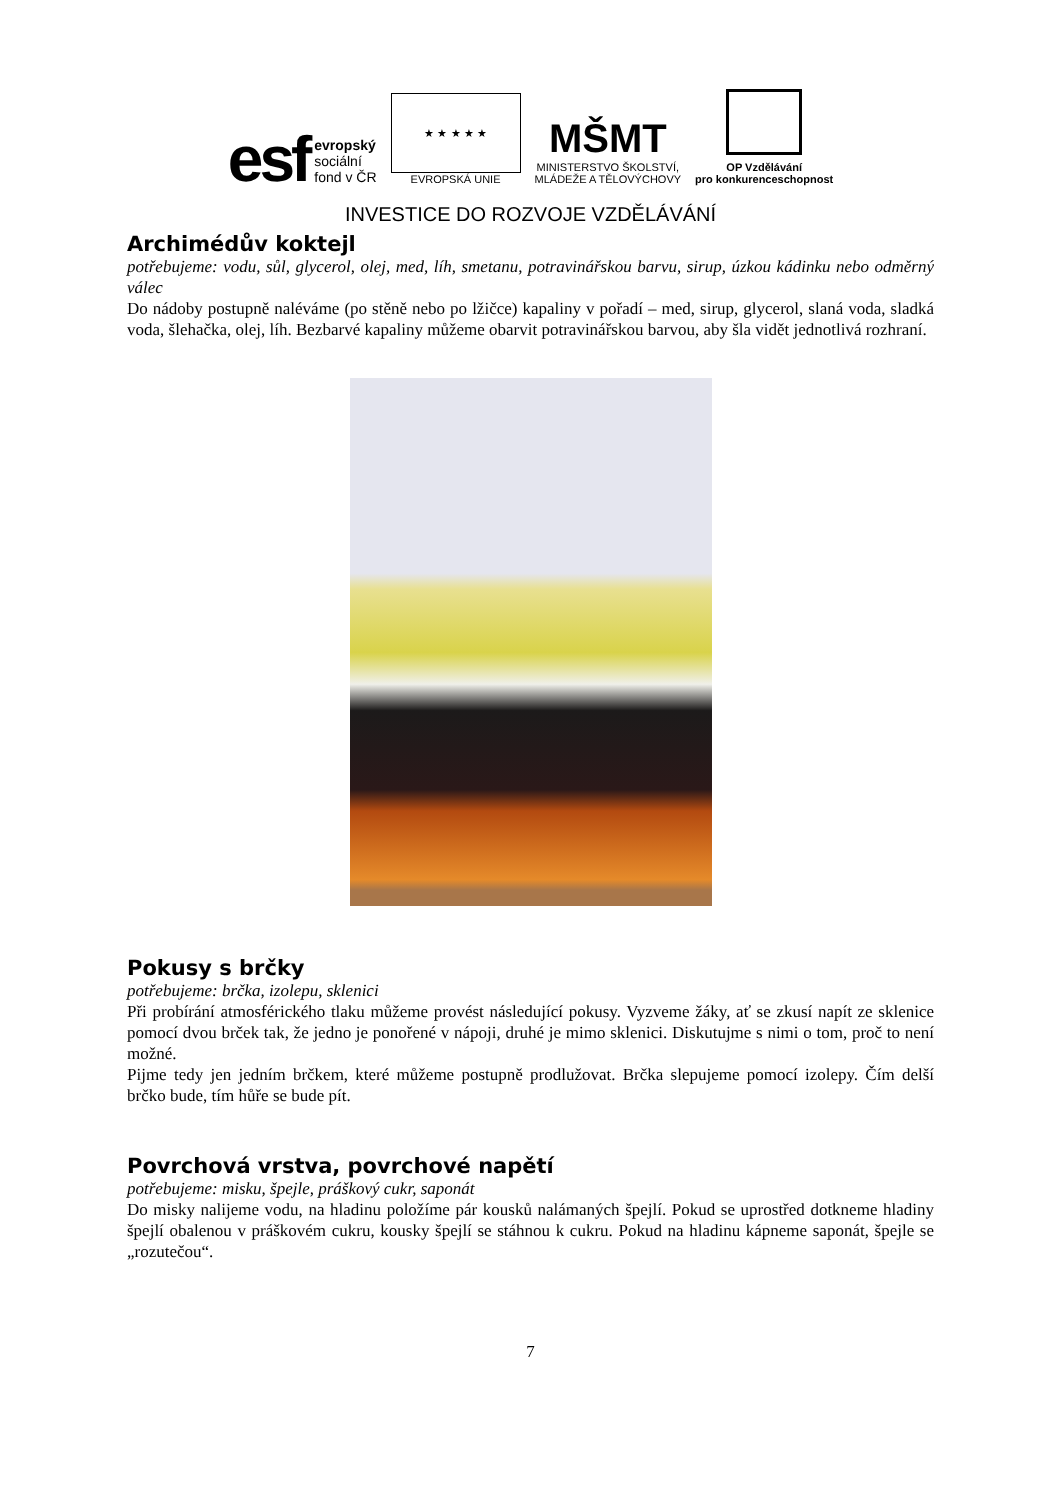esf evropský
sociální
fond v ČR
★ ★ ★ ★ ★
EVROPSKÁ UNIE
MŠMT
MINISTERSTVO ŠKOLSTVÍ,
MLÁDEŽE A TĚLOVÝCHOVY
OP Vzdělávání
pro konkurenceschopnost
INVESTICE DO ROZVOJE VZDĚLÁVÁNÍ
Archimédův koktejl
potřebujeme: vodu, sůl, glycerol, olej, med, líh, smetanu, potravinářskou barvu, sirup, úzkou kádinku nebo odměrný válec
Do nádoby postupně naléváme (po stěně nebo po lžičce) kapaliny v pořadí – med, sirup, glycerol, slaná voda, sladká voda, šlehačka, olej, líh. Bezbarvé kapaliny můžeme obarvit potravinářskou barvou, aby šla vidět jednotlivá rozhraní.
Pokusy s brčky
potřebujeme: brčka, izolepu, sklenici
Při probírání atmosférického tlaku můžeme provést následující pokusy. Vyzveme žáky, ať se zkusí napít ze sklenice pomocí dvou brček tak, že jedno je ponořené v nápoji, druhé je mimo sklenici. Diskutujme s nimi o tom, proč to není možné.
Pijme tedy jen jedním brčkem, které můžeme postupně prodlužovat. Brčka slepujeme pomocí izolepy. Čím delší brčko bude, tím hůře se bude pít.
Povrchová vrstva, povrchové napětí
potřebujeme: misku, špejle, práškový cukr, saponát
Do misky nalijeme vodu, na hladinu položíme pár kousků nalámaných špejlí. Pokud se uprostřed dotkneme hladiny špejlí obalenou v práškovém cukru, kousky špejlí se stáhnou k cukru. Pokud na hladinu kápneme saponát, špejle se „rozutečou“.
7